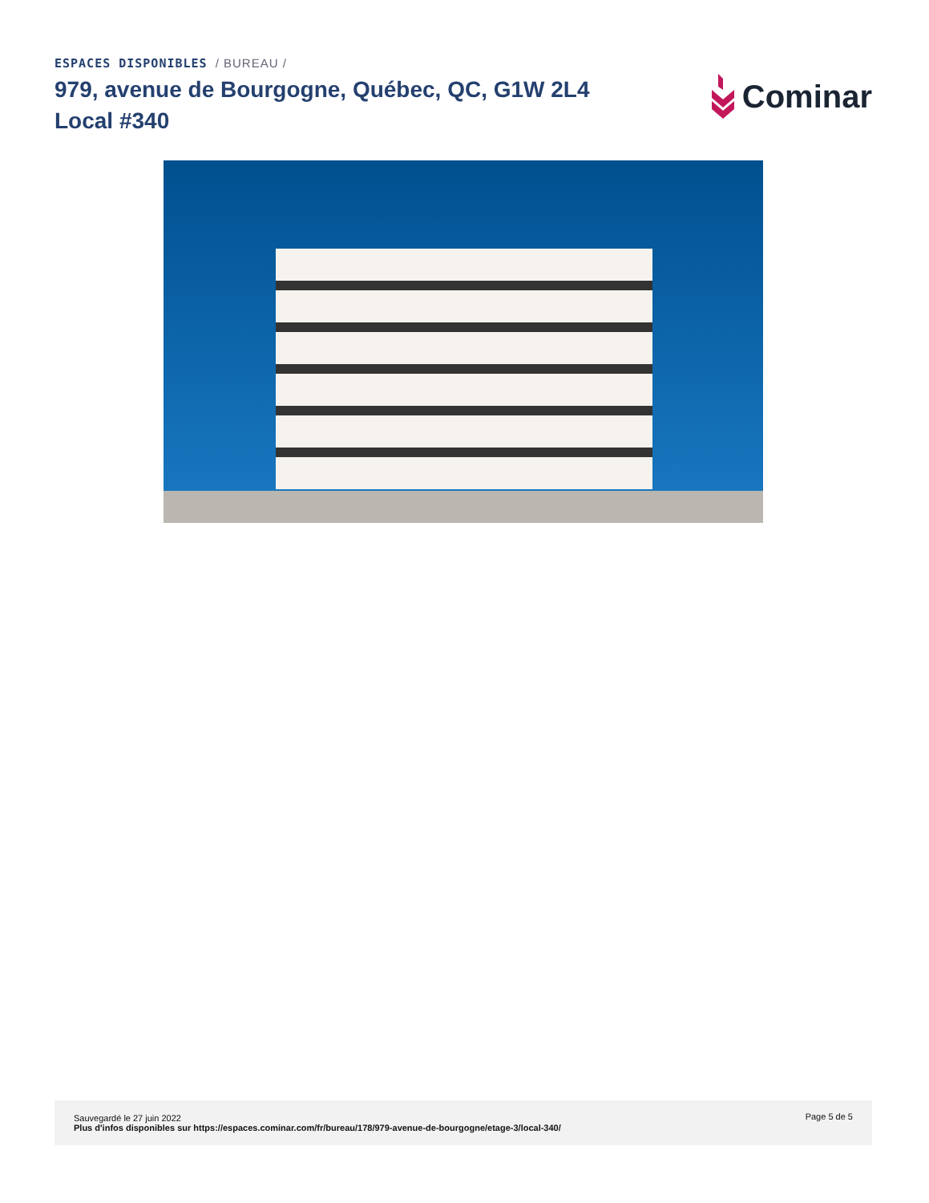ESPACES DISPONIBLES / BUREAU /
979, avenue de Bourgogne, Québec, QC, G1W 2L4
Local #340
Cominar
Sauvegardé le 27 juin 2022
Plus d'infos disponibles sur https://espaces.cominar.com/fr/bureau/178/979-avenue-de-bourgogne/etage-3/local-340/
Page 5 de 5